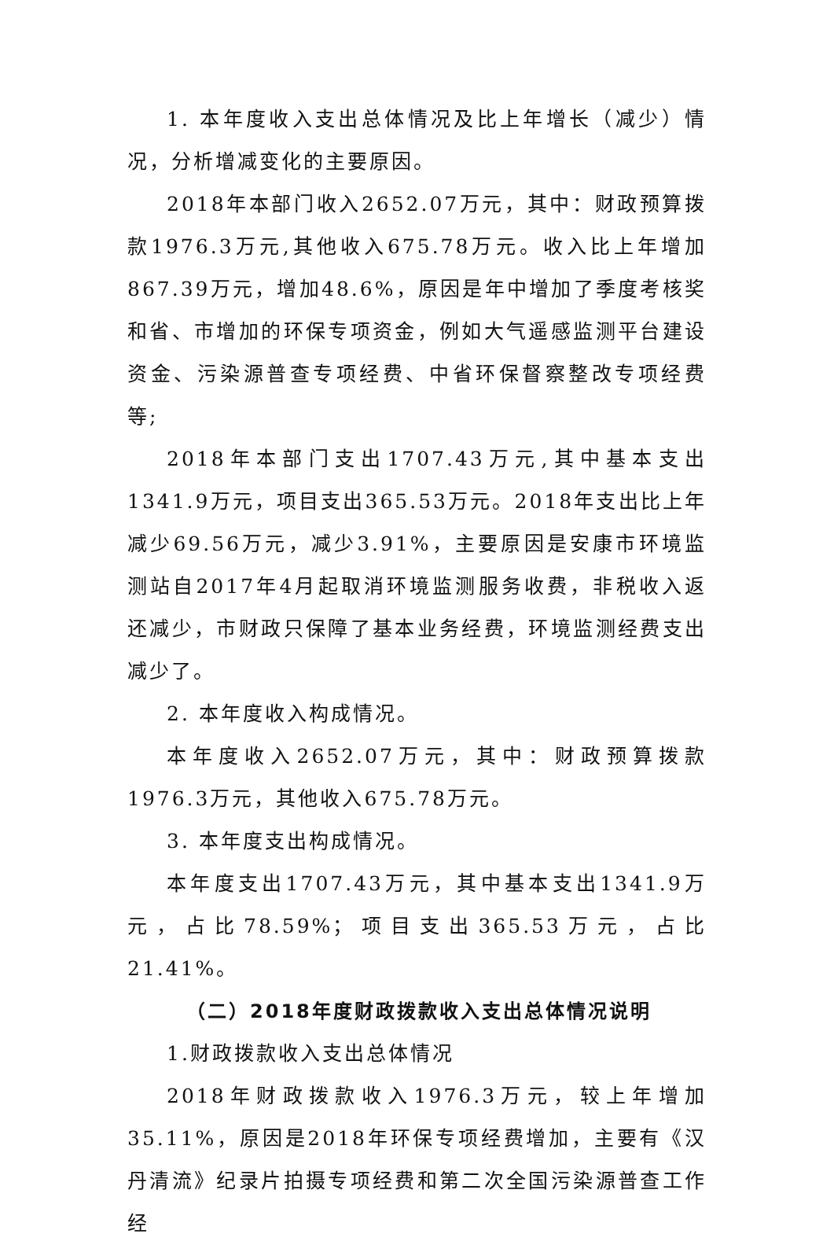1. 本年度收入支出总体情况及比上年增长（减少）情况，分析增减变化的主要原因。
2018年本部门收入2652.07万元，其中：财政预算拨款1976.3万元,其他收入675.78万元。收入比上年增加867.39万元，增加48.6%，原因是年中增加了季度考核奖和省、市增加的环保专项资金，例如大气遥感监测平台建设资金、污染源普查专项经费、中省环保督察整改专项经费等;
2018年本部门支出1707.43万元,其中基本支出1341.9万元，项目支出365.53万元。2018年支出比上年减少69.56万元，减少3.91%，主要原因是安康市环境监测站自2017年4月起取消环境监测服务收费，非税收入返还减少，市财政只保障了基本业务经费，环境监测经费支出减少了。
2. 本年度收入构成情况。
本年度收入2652.07万元，其中：财政预算拨款1976.3万元，其他收入675.78万元。
3. 本年度支出构成情况。
本年度支出1707.43万元，其中基本支出1341.9万元，占比78.59%；项目支出365.53万元，占比21.41%。
（二）2018年度财政拨款收入支出总体情况说明
1.财政拨款收入支出总体情况
2018年财政拨款收入1976.3万元，较上年增加35.11%，原因是2018年环保专项经费增加，主要有《汉丹清流》纪录片拍摄专项经费和第二次全国污染源普查工作经